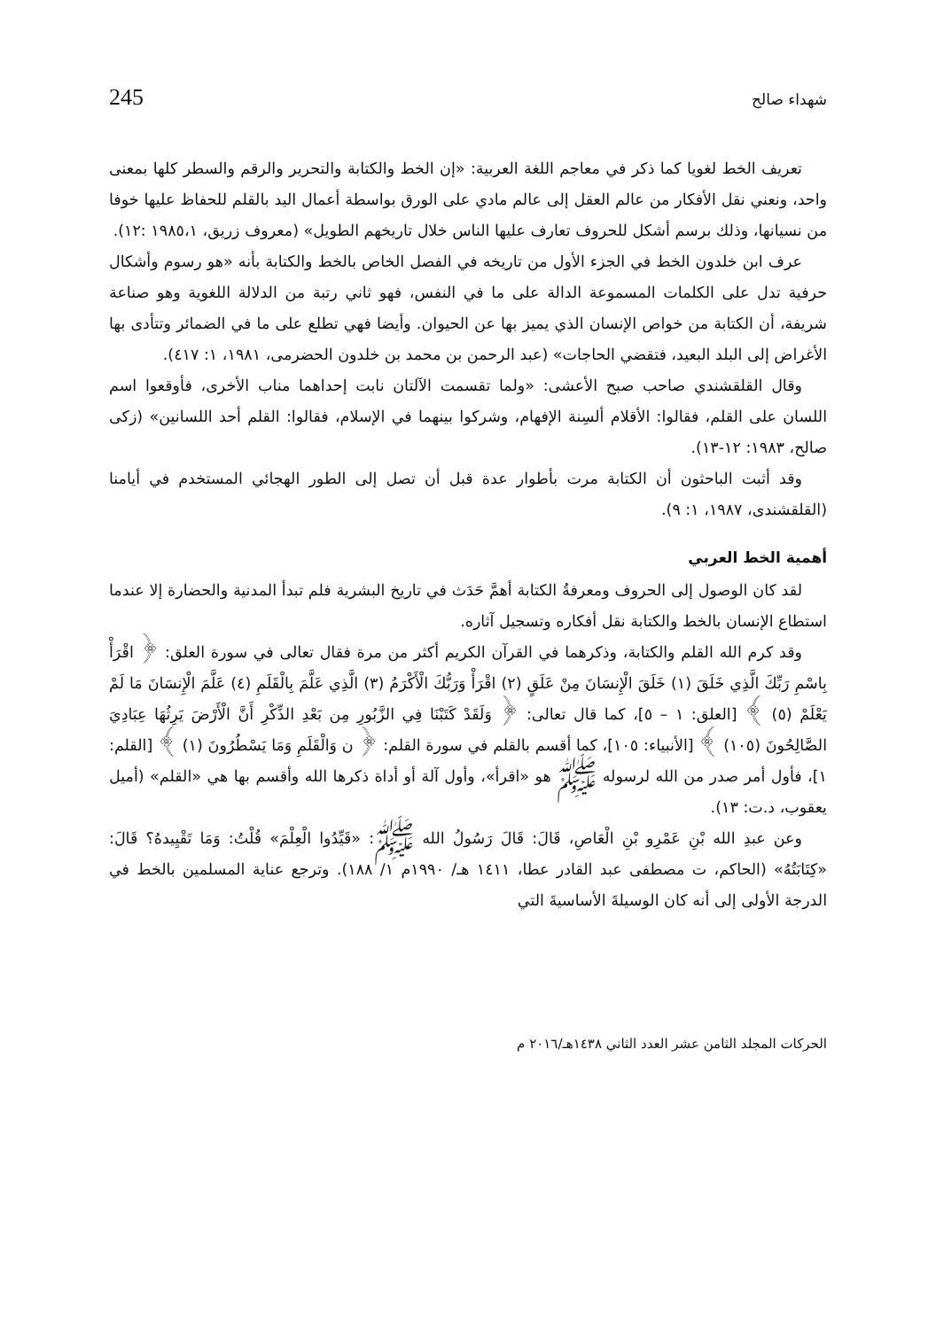شهداء صالح 245
تعريف الخط لغويا كما ذكر في معاجم اللغة العربية: «إن الخط والكتابة والتحرير والرقم والسطر كلها بمعنى واحد، ونعني نقل الأفكار من عالم العقل إلى عالم مادي على الورق بواسطة أعمال اليد بالقلم للحفاظ عليها خوفا من نسيانها، وذلك برسم أشكل للحروف تعارف عليها الناس خلال تاريخهم الطويل» (معروف زريق، ١٩٨٥،١ :١٢).
عرف ابن خلدون الخط في الجزء الأول من تاريخه في الفصل الخاص بالخط والكتابة بأنه «هو رسوم وأشكال حرفية تدل على الكلمات المسموعة الدالة على ما في النفس، فهو ثاني رتبة من الدلالة اللغوية وهو صناعة شريفة، أن الكتابة من خواص الإنسان الذي يميز بها عن الحيوان. وأيضا فهي تطلع على ما في الضمائر وتتأدى بها الأغراض إلى البلد البعيد، فتقضي الحاجات» (عبد الرحمن بن محمد بن خلدون الحضرمى، ١٩٨١، ١: ٤١٧).
وقال القلقشندي صاحب صبح الأعشى: «ولما تقسمت الآلتان نابت إحداهما مناب الأخرى، فأوقعوا اسم اللسان على القلم، فقالوا: الأقلام ألسِنة الإفهام، وشركوا بينهما في الإسلام، فقالوا: القلم أحد اللسانين» (زكى صالح، ١٩٨٣: ١٢-١٣).
وقد أثبت الباحثون أن الكتابة مرت بأطوار عدة قبل أن تصل إلى الطور الهجائي المستخدم في أيامنا (القلقشندى، ١٩٨٧، ١: ٩).
أهمية الخط العربي
لقد كان الوصول إلى الحروف ومعرفةُ الكتابة أهمَّ حَدَث في تاريخ البشرية فلم تبدأ المدنية والحضارة إلا عندما استطاع الإنسان بالخط والكتابة نقل أفكاره وتسجيل آثاره.
وقد كرم الله القلم والكتابة، وذكرهما في القرآن الكريم أكثر من مرة فقال تعالى في سورة العلق: ﴿ اقْرَأْ بِاسْمِ رَبِّكَ الَّذِي خَلَقَ (١) خَلَقَ الْإِنسَانَ مِنْ عَلَقٍ (٢) اقْرَأْ وَرَبُّكَ الْأَكْرَمُ (٣) الَّذِي عَلَّمَ بِالْقَلَمِ (٤) عَلَّمَ الْإِنسَانَ مَا لَمْ يَعْلَمْ (٥) ﴾ [العلق: ١ – ٥]، كما قال تعالى: ﴿ وَلَقَدْ كَتَبْنَا فِي الزَّبُورِ مِن بَعْدِ الذِّكْرِ أَنَّ الْأَرْضَ يَرِثُهَا عِبَادِيَ الصَّالِحُونَ (١٠٥) ﴾ [الأنبياء: ١٠٥]، كما أقسم بالقلم في سورة القلم: ﴿ ن وَالْقَلَمِ وَمَا يَسْطُرُونَ (١) ﴾ [القلم: ١]، فأول أمر صدر من الله لرسوله ﷺ هو «اقرأ»، وأول آلة أو أداة ذكرها الله وأقسم بها هي «القلم» (أميل يعقوب، د.ت: ١٣).
وعن عبدِ الله بْنِ عَمْرِو بْنِ الْعَاصِ، قَالَ: قَالَ رَسُولُ الله ﷺ: «قَيِّدُوا الْعِلْمَ» قُلْتُ: وَمَا تَقْيِيدهُ؟ قَالَ: «كِتَابَتُهُ» (الحاكم، ت مصطفى عبد القادر عطا، ١٤١١ هـ/ ١٩٩٠م ١/ ١٨٨). وترجع عناية المسلمين بالخط في الدرجة الأولى إلى أنه كان الوسيلةَ الأساسيةَ التي
الحركات المجلد الثامن عشر العدد الثاني ١٤٣٨هـ/٢٠١٦ م